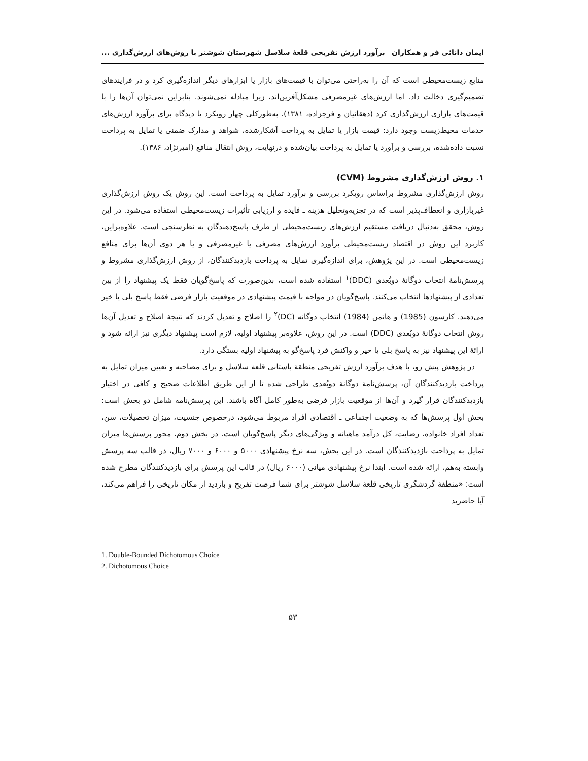ایمان دانائی فر و همکاران برآورد ارزش تفریحی قلعۀ سلاسل شهرستان شوشتر با روش‌های ارزش‌گذاری ...
منابع زیست‌محیطی است که آن را به‌راحتی می‌توان با قیمت‌های بازار یا ابزارهای دیگر اندازه‌گیری کرد و در فرایندهای تصمیم‌گیری دخالت داد. اما ارزش‌های غیرمصرفی مشکل‌آفرین‌اند، زیرا مبادله نمی‌شوند. بنابراین نمی‌توان آن‌ها را با قیمت‌های بازاری ارزش‌گذاری کرد (دهقانیان و فرجزاده، ۱۳۸۱). به‌طورکلی چهار رویکرد یا دیدگاه برای برآورد ارزش‌های خدمات محیط‌زیست وجود دارد: قیمت بازار یا تمایل به پرداخت آشکارشده، شواهد و مدارک ضمنی یا تمایل به پرداخت نسبت داده‌شده، بررسی و برآورد یا تمایل به پرداخت بیان‌شده و درنهایت، روش انتقال منافع (امیرنژاد، ۱۳۸۶).
۱. روش ارزش‌گذاری مشروط (CVM)
روش ارزش‌گذاری مشروط براساس رویکرد بررسی و برآورد تمایل به پرداخت است. این روش یک روش ارزش‌گذاری غیربازاری و انعطاف‌پذیر است که در تجزیه‌وتحلیل هزینه ـ فایده و ارزیابی تأثیرات زیست‌محیطی استفاده می‌شود. در این روش، محقق به‌دنبال دریافت مستقیم ارزش‌های زیست‌محیطی از طرف پاسخ‌دهندگان به نظرسنجی است. علاوه‌براین، کاربرد این روش در اقتصاد زیست‌محیطی برآورد ارزش‌های مصرفی یا غیرمصرفی و یا هر دوی آن‌ها برای منافع زیست‌محیطی است. در این پژوهش، برای اندازه‌گیری تمایل به پرداخت بازدیدکنندگان، از روش ارزش‌گذاری مشروط و پرسش‌نامۀ انتخاب دوگانۀ دوبُعدی (DDC)<sup>۱</sup> استفاده شده است، بدین‌صورت که پاسخ‌گویان فقط یک پیشنهاد را از بین تعدادی از پیشنهادها انتخاب می‌کنند. پاسخ‌گویان در مواجه با قیمت پیشنهادی در موقعیت بازار فرضی فقط پاسخ بلی یا خیر می‌دهند. کارسون (1985) و هانمن (1984) انتخاب دوگانه (DC)<sup>۲</sup> را اصلاح و تعدیل کردند که نتیجۀ اصلاح و تعدیل آن‌ها روش انتخاب دوگانۀ دوبُعدی (DDC) است. در این روش، علاوه‌بر پیشنهاد اولیه، لازم است پیشنهاد دیگری نیز ارائه شود و ارائۀ این پیشنهاد نیز به پاسخ بلی یا خیر و واکنش فرد پاسخ‌گو به پیشنهاد اولیه بستگی دارد.
در پژوهش پیش رو، با هدف برآورد ارزش تفریحی منطقۀ باستانی قلعۀ سلاسل و برای مصاحبه و تعیین میزان تمایل به پرداخت بازدیدکنندگان آن، پرسش‌نامۀ دوگانۀ دوبُعدی طراحی شده تا از این طریق اطلاعات صحیح و کافی در اختیار بازدیدکنندگان قرار گیرد و آن‌ها از موقعیت بازار فرضی به‌طور کامل آگاه باشند. این پرسش‌نامه شامل دو بخش است: بخش اول پرسش‌ها که به وضعیت اجتماعی ـ اقتصادی افراد مربوط می‌شود، درخصوص جنسیت، میزان تحصیلات، سن، تعداد افراد خانواده، رضایت، کل درآمد ماهیانه و ویژگی‌های دیگر پاسخ‌گویان است. در بخش دوم، محور پرسش‌ها میزان تمایل به پرداخت بازدیدکنندگان است. در این بخش، سه نرخ پیشنهادی ۵۰۰۰ و ۶۰۰۰ و ۷۰۰۰ ریال، در قالب سه پرسش وابسته به‌هم، ارائه شده است. ابتدا نرخ پیشنهادی میانی (۶۰۰۰ ریال) در قالب این پرسش برای بازدیدکنندگان مطرح شده است: «منطقۀ گردشگری تاریخی قلعۀ سلاسل شوشتر برای شما فرصت تفریح و بازدید از مکان تاریخی را فراهم می‌کند، آیا حاضرید
1. Double-Bounded Dichotomous Choice
2. Dichotomous Choice
۵۳